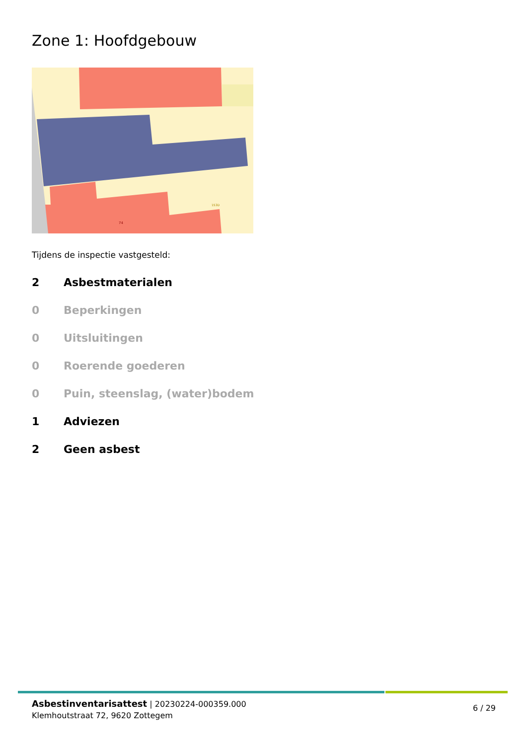Zone 1: Hoofdgebouw
74
153D
Tijdens de inspectie vastgesteld:
2 Asbestmaterialen
0 Beperkingen
0 Uitsluitingen
0 Roerende goederen
0 Puin, steenslag, (water)bodem
1 Adviezen
2 Geen asbest
Asbestinventarisattest | 20230224-000359.000
Klemhoutstraat 72, 9620 Zottegem
6 / 29